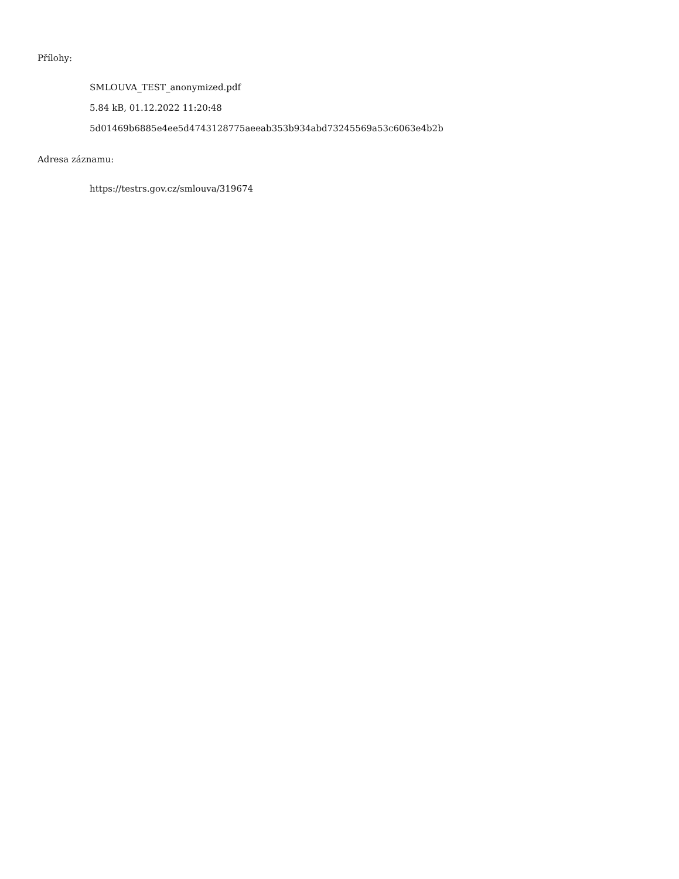Přílohy:
SMLOUVA_TEST_anonymized.pdf
5.84 kB, 01.12.2022 11:20:48
5d01469b6885e4ee5d4743128775aeeab353b934abd73245569a53c6063e4b2b
Adresa záznamu:
https://testrs.gov.cz/smlouva/319674